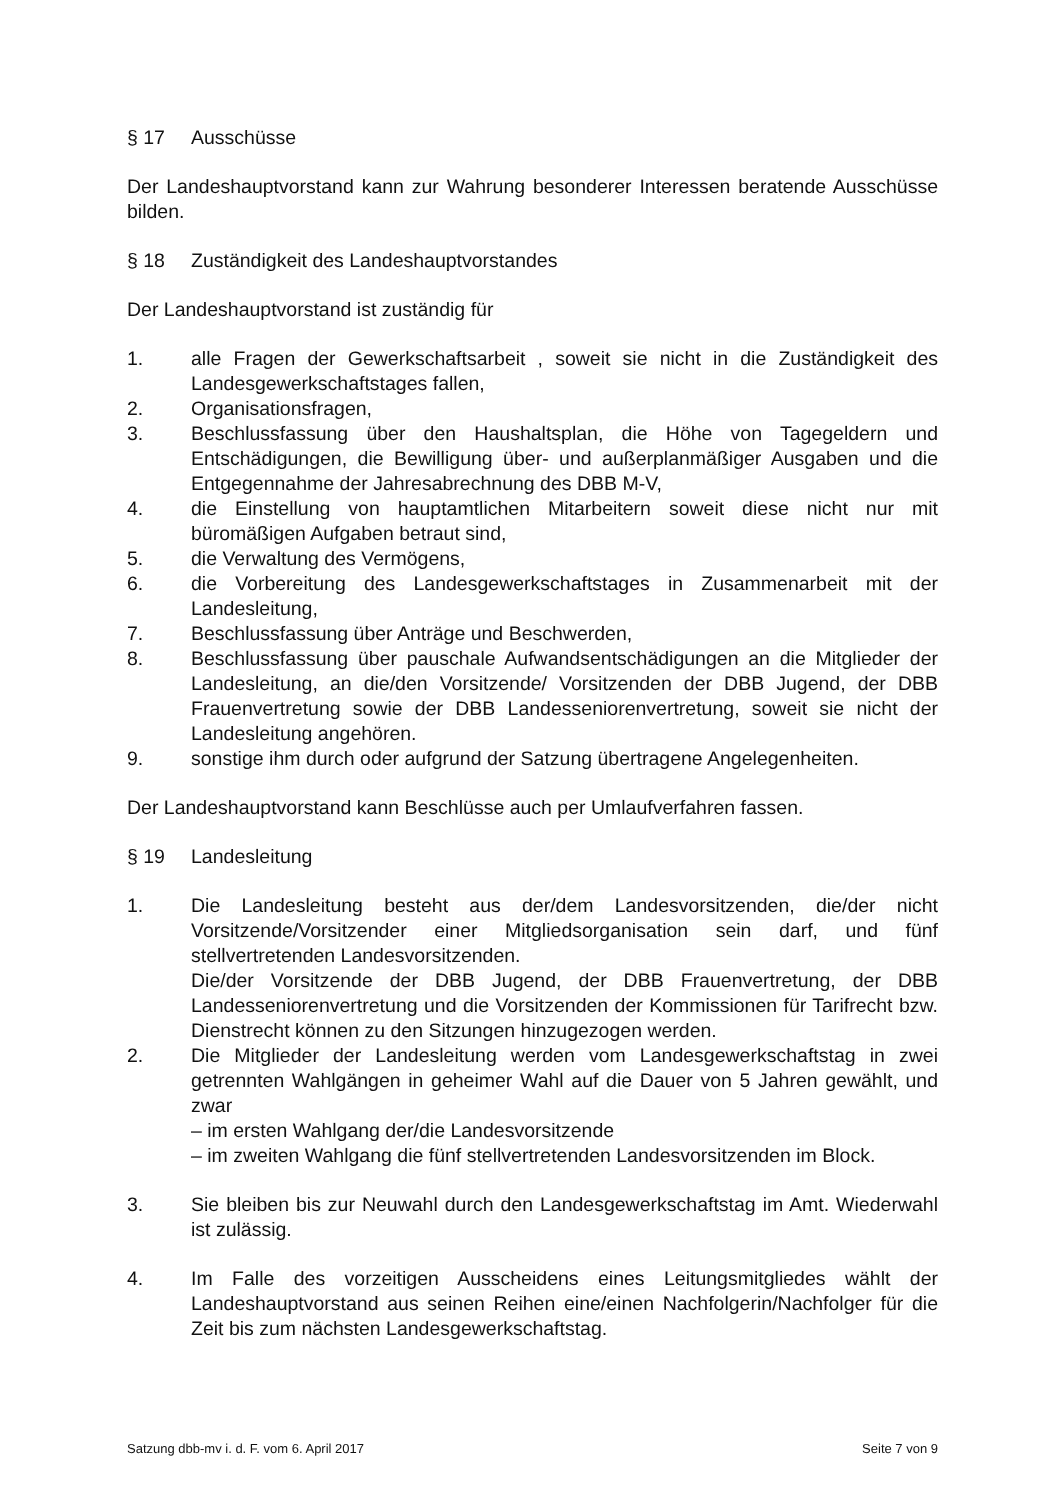§ 17 Ausschüsse
Der Landeshauptvorstand kann zur Wahrung besonderer Interessen beratende Ausschüsse bilden.
§ 18 Zuständigkeit des Landeshauptvorstandes
Der Landeshauptvorstand ist zuständig für
1. alle Fragen der Gewerkschaftsarbeit , soweit sie nicht in die Zuständigkeit des Landesgewerkschaftstages fallen,
2. Organisationsfragen,
3. Beschlussfassung über den Haushaltsplan, die Höhe von Tagegeldern und Entschädigungen, die Bewilligung über- und außerplanmäßiger Ausgaben und die Entgegennahme der Jahresabrechnung des DBB M-V,
4. die Einstellung von hauptamtlichen Mitarbeitern soweit diese nicht nur mit büromäßigen Aufgaben betraut sind,
5. die Verwaltung des Vermögens,
6. die Vorbereitung des Landesgewerkschaftstages in Zusammenarbeit mit der Landesleitung,
7. Beschlussfassung über Anträge und Beschwerden,
8. Beschlussfassung über pauschale Aufwandsentschädigungen an die Mitglieder der Landesleitung, an die/den Vorsitzende/ Vorsitzenden der DBB Jugend, der DBB Frauenvertretung sowie der DBB Landesseniorenvertretung, soweit sie nicht der Landesleitung angehören.
9. sonstige ihm durch oder aufgrund der Satzung übertragene Angelegenheiten.
Der Landeshauptvorstand kann Beschlüsse auch per Umlaufverfahren fassen.
§ 19 Landesleitung
1. Die Landesleitung besteht aus der/dem Landesvorsitzenden, die/der nicht Vorsitzende/Vorsitzender einer Mitgliedsorganisation sein darf, und fünf stellvertretenden Landesvorsitzenden.
Die/der Vorsitzende der DBB Jugend, der DBB Frauenvertretung, der DBB Landesseniorenvertretung und die Vorsitzenden der Kommissionen für Tarifrecht bzw. Dienstrecht können zu den Sitzungen hinzugezogen werden.
2. Die Mitglieder der Landesleitung werden vom Landesgewerkschaftstag in zwei getrennten Wahlgängen in geheimer Wahl auf die Dauer von 5 Jahren gewählt, und zwar
– im ersten Wahlgang der/die Landesvorsitzende
– im zweiten Wahlgang die fünf stellvertretenden Landesvorsitzenden im Block.
3. Sie bleiben bis zur Neuwahl durch den Landesgewerkschaftstag im Amt. Wiederwahl ist zulässig.
4. Im Falle des vorzeitigen Ausscheidens eines Leitungsmitgliedes wählt der Landeshauptvorstand aus seinen Reihen eine/einen Nachfolgerin/Nachfolger für die Zeit bis zum nächsten Landesgewerkschaftstag.
Satzung dbb-mv i. d. F. vom 6. April 2017 Seite 7 von 9